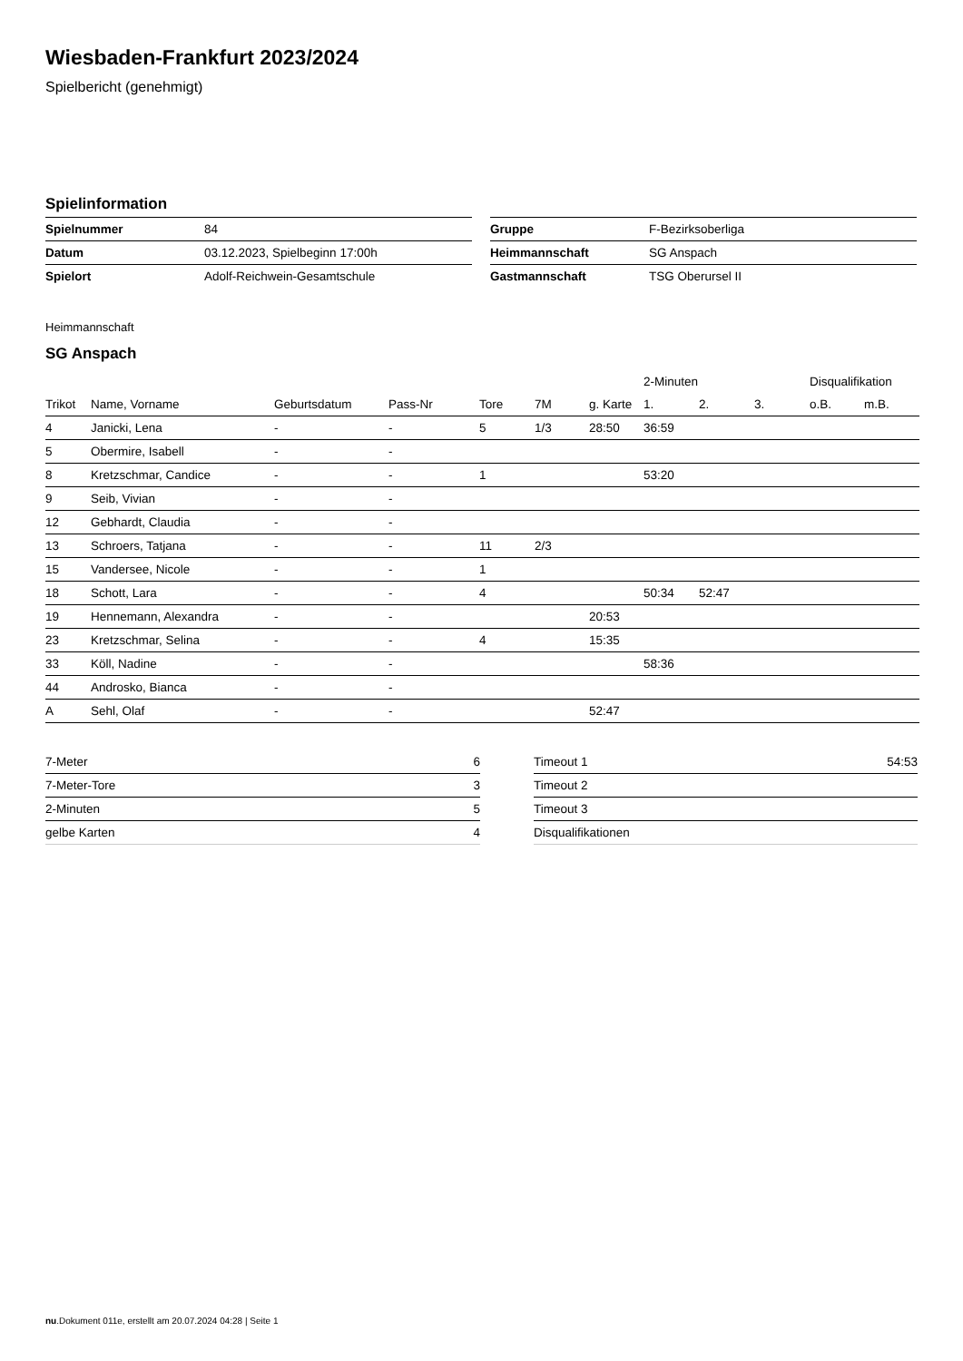Wiesbaden-Frankfurt 2023/2024
Spielbericht (genehmigt)
Spielinformation
| Spielnummer | 84 |
| Datum | 03.12.2023, Spielbeginn 17:00h |
| Spielort | Adolf-Reichwein-Gesamtschule |
| Gruppe | F-Bezirksoberliga |
| Heimmannschaft | SG Anspach |
| Gastmannschaft | TSG Oberursel II |
Heimmannschaft
SG Anspach
| | | | | | | | 2-Minuten | | | Disqualifikation | |
| --- | --- | --- | --- | --- | --- | --- | --- | --- | --- | --- | --- |
| Trikot | Name, Vorname | Geburtsdatum | Pass-Nr | Tore | 7M | g. Karte | 1. | 2. | 3. | o.B. | m.B. |
| 4 | Janicki, Lena | - | - | 5 | 1/3 | 28:50 | 36:59 | | | | |
| 5 | Obermire, Isabell | - | - | | | | | | | | |
| 8 | Kretzschmar, Candice | - | - | 1 | | | 53:20 | | | | |
| 9 | Seib, Vivian | - | - | | | | | | | | |
| 12 | Gebhardt, Claudia | - | - | | | | | | | | |
| 13 | Schroers, Tatjana | - | - | 11 | 2/3 | | | | | | |
| 15 | Vandersee, Nicole | - | - | 1 | | | | | | | |
| 18 | Schott, Lara | - | - | 4 | | | 50:34 | 52:47 | | | |
| 19 | Hennemann, Alexandra | - | - | | | 20:53 | | | | | |
| 23 | Kretzschmar, Selina | - | - | 4 | | 15:35 | | | | | |
| 33 | Köll, Nadine | - | - | | | | 58:36 | | | | |
| 44 | Androsko, Bianca | - | - | | | | | | | | |
| A | Sehl, Olaf | - | - | | | 52:47 | | | | | |
| 7-Meter | 6 |
| 7-Meter-Tore | 3 |
| 2-Minuten | 5 |
| gelbe Karten | 4 |
| Timeout 1 | 54:53 |
| Timeout 2 | |
| Timeout 3 | |
| Disqualifikationen | |
nu.Dokument 011e, erstellt am 20.07.2024 04:28 | Seite 1